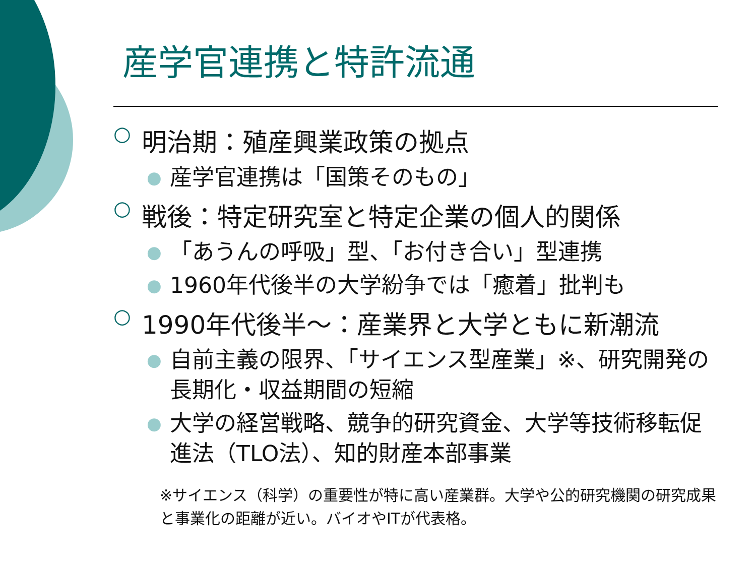産学官連携と特許流通
○ 明治期：殖産興業政策の拠点
● 産学官連携は「国策そのもの」
○ 戦後：特定研究室と特定企業の個人的関係
● 「あうんの呼吸」型、「お付き合い」型連携
● 1960年代後半の大学紛争では「癒着」批判も
○ 1990年代後半～：産業界と大学ともに新潮流
● 自前主義の限界、「サイエンス型産業」※、研究開発の長期化・収益期間の短縮
● 大学の経営戦略、競争的研究資金、大学等技術移転促進法（TLO法）、知的財産本部事業
※サイエンス（科学）の重要性が特に高い産業群。大学や公的研究機関の研究成果と事業化の距離が近い。バイオやITが代表格。